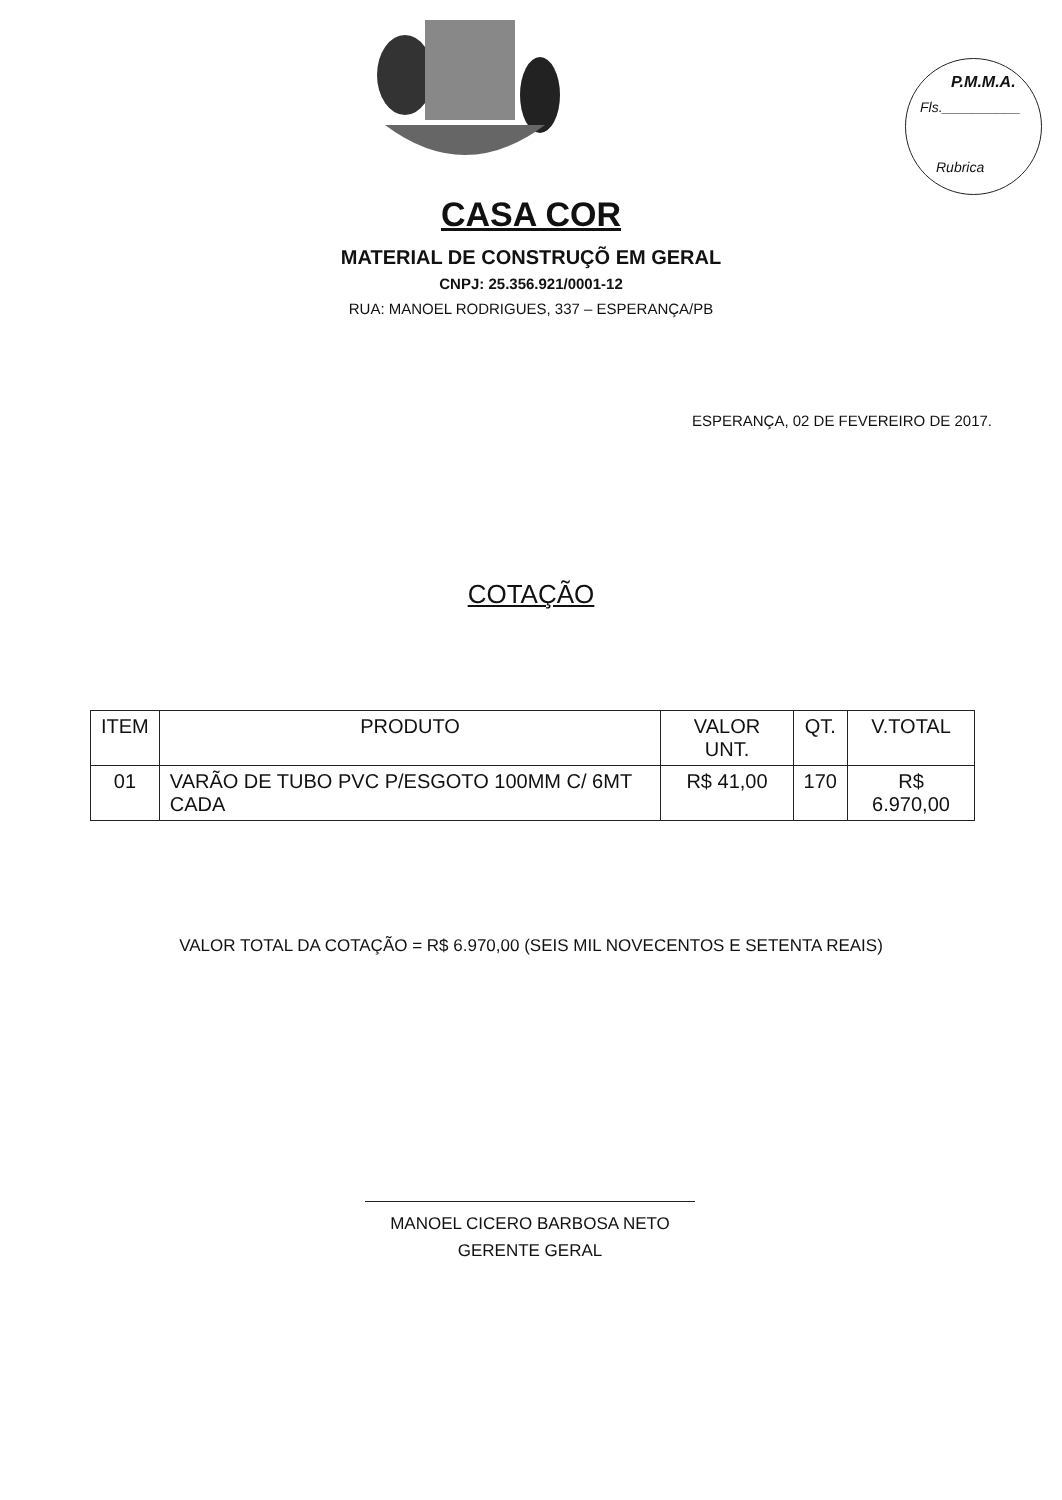P.M.M.A.
Fls.__________
Rubrica
CASA COR
MATERIAL DE CONSTRUÇÕ EM GERAL
CNPJ: 25.356.921/0001-12
RUA: MANOEL RODRIGUES, 337 – ESPERANÇA/PB
ESPERANÇA, 02 DE FEVEREIRO DE 2017.
COTAÇÃO
| ITEM | PRODUTO | VALOR UNT. | QT. | V.TOTAL |
| --- | --- | --- | --- | --- |
| 01 | VARÃO DE TUBO PVC P/ESGOTO 100MM C/ 6MT CADA | R$ 41,00 | 170 | R$ 6.970,00 |
VALOR TOTAL DA COTAÇÃO = R$ 6.970,00 (SEIS MIL NOVECENTOS E SETENTA REAIS)
MANOEL CICERO BARBOSA NETO
GERENTE GERAL